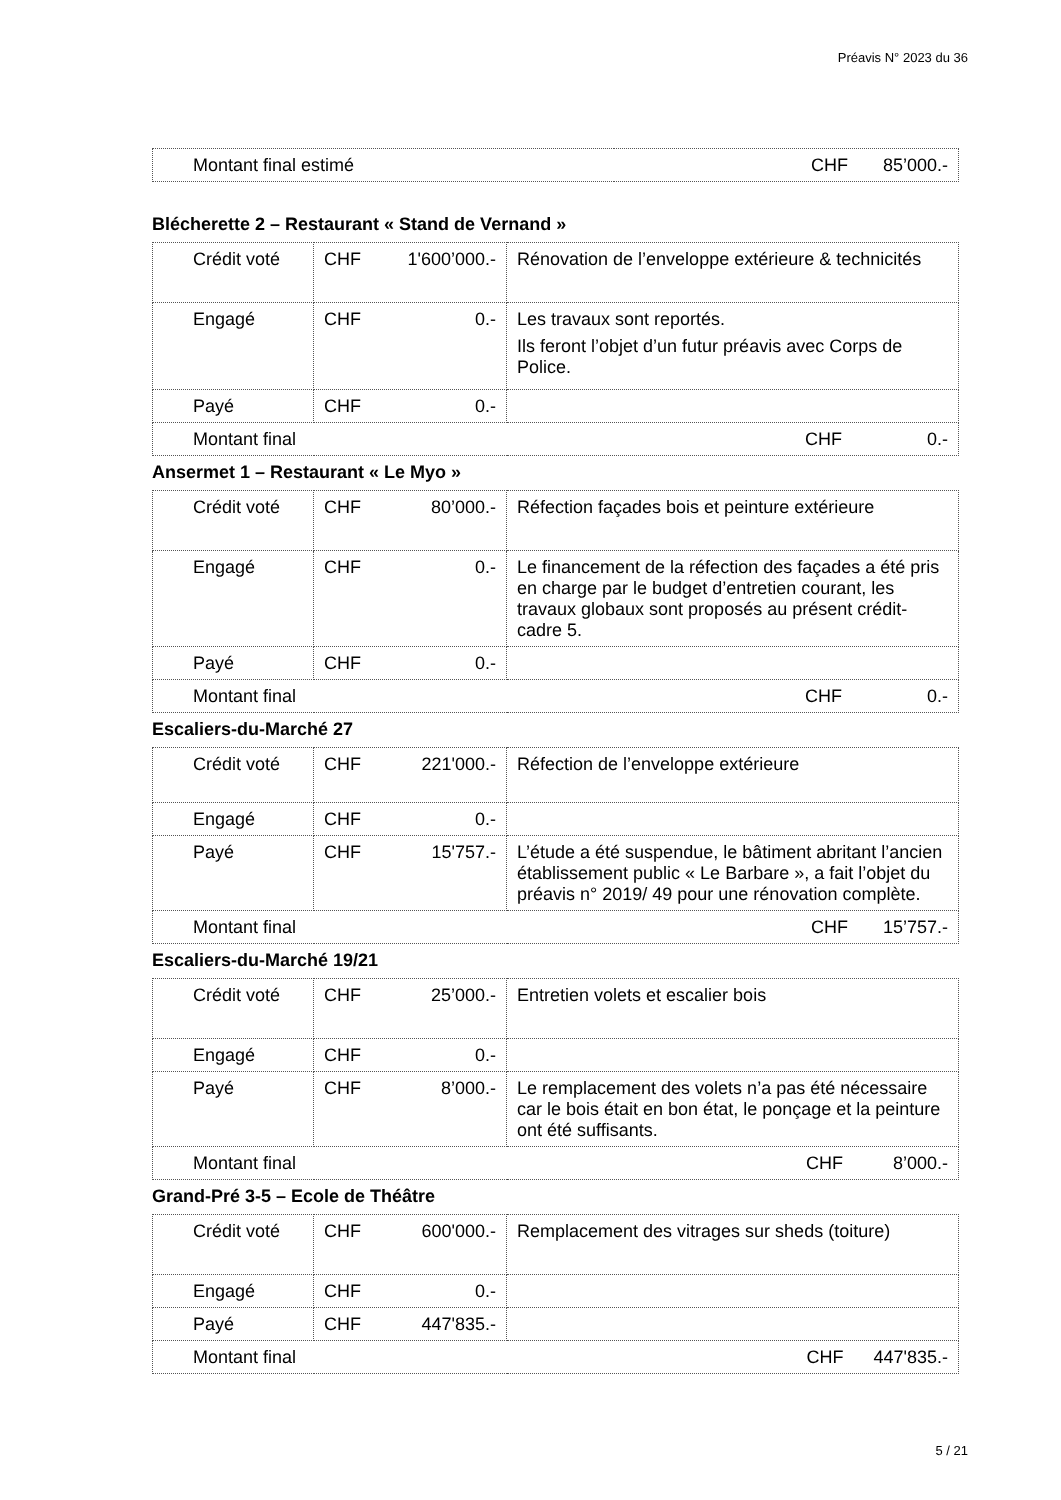Préavis N° 2023 du 36
| Montant final estimé | CHF 85’000.- |
Blécherette 2 – Restaurant « Stand de Vernand »
| Crédit voté | CHF 1'600’000.- | Rénovation de l’enveloppe extérieure & technicités |
| Engagé | CHF 0.- | Les travaux sont reportés. Ils feront l’objet d’un futur préavis avec Corps de Police. |
| Payé | CHF 0.- | |
| Montant final | | CHF 0.- |
Ansermet 1 – Restaurant « Le Myo »
| Crédit voté | CHF 80’000.- | Réfection façades bois et peinture extérieure |
| Engagé | CHF 0.- | Le financement de la réfection des façades a été pris en charge par le budget d’entretien courant, les travaux globaux sont proposés au présent crédit-cadre 5. |
| Payé | CHF 0.- | |
| Montant final | | CHF 0.- |
Escaliers-du-Marché 27
| Crédit voté | CHF 221'000.- | Réfection de l’enveloppe extérieure |
| Engagé | CHF 0.- | |
| Payé | CHF 15'757.- | L’étude a été suspendue, le bâtiment abritant l’ancien établissement public « Le Barbare », a fait l’objet du préavis n° 2019/ 49 pour une rénovation complète. |
| Montant final | | CHF 15’757.- |
Escaliers-du-Marché 19/21
| Crédit voté | CHF 25’000.- | Entretien volets et escalier bois |
| Engagé | CHF 0.- | |
| Payé | CHF 8’000.- | Le remplacement des volets n’a pas été nécessaire car le bois était en bon état, le ponçage et la peinture ont été suffisants. |
| Montant final | | CHF 8’000.- |
Grand-Pré 3-5 – Ecole de Théâtre
| Crédit voté | CHF 600'000.- | Remplacement des vitrages sur sheds (toiture) |
| Engagé | CHF 0.- | |
| Payé | CHF 447'835.- | |
| Montant final | | CHF 447'835.- |
5 / 21